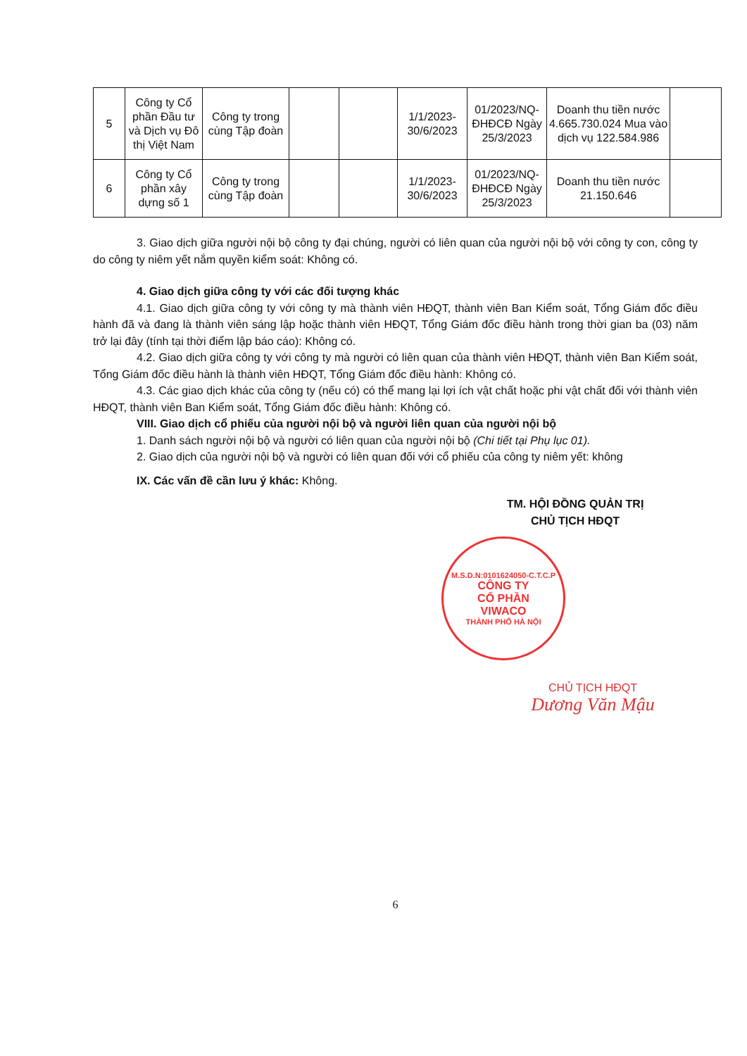| 5 | Công ty Cổ phần Đầu tư và Dịch vụ Đô thị Việt Nam | Công ty trong cùng Tập đoàn | | | 1/1/2023-30/6/2023 | 01/2023/NQ-ĐHĐCĐ Ngày 25/3/2023 | Doanh thu tiền nước 4.665.730.024 Mua vào dịch vụ 122.584.986 | |
| 6 | Công ty Cổ phần xây dựng số 1 | Công ty trong cùng Tập đoàn | | | 1/1/2023-30/6/2023 | 01/2023/NQ-ĐHĐCĐ Ngày 25/3/2023 | Doanh thu tiền nước 21.150.646 | |
3. Giao dịch giữa người nội bộ công ty đại chúng, người có liên quan của người nội bộ với công ty con, công ty do công ty niêm yết nắm quyền kiểm soát: Không có.
4. Giao dịch giữa công ty với các đối tượng khác
4.1. Giao dịch giữa công ty với công ty mà thành viên HĐQT, thành viên Ban Kiểm soát, Tổng Giám đốc điều hành đã và đang là thành viên sáng lập hoặc thành viên HĐQT, Tổng Giám đốc điều hành trong thời gian ba (03) năm trở lại đây (tính tại thời điểm lập báo cáo): Không có.
4.2. Giao dịch giữa công ty với công ty mà người có liên quan của thành viên HĐQT, thành viên Ban Kiểm soát, Tổng Giám đốc điều hành là thành viên HĐQT, Tổng Giám đốc điều hành: Không có.
4.3. Các giao dịch khác của công ty (nếu có) có thể mang lại lợi ích vật chất hoặc phi vật chất đối với thành viên HĐQT, thành viên Ban Kiểm soát, Tổng Giám đốc điều hành: Không có.
VIII. Giao dịch cổ phiếu của người nội bộ và người liên quan của người nội bộ
1. Danh sách người nội bộ và người có liên quan của người nội bộ (Chi tiết tại Phụ lục 01).
2. Giao dịch của người nội bộ và người có liên quan đối với cổ phiếu của công ty niêm yết: không
IX. Các vấn đề cần lưu ý khác: Không.
TM. HỘI ĐỒNG QUẢN TRỊ
CHỦ TỊCH HĐQT
M.S.D.N:0101624050-C.T.C.P
CÔNG TY
CỔ PHẦN
VIWACO
THÀNH PHỐ HÀ NỘI
CHỦ TỊCH HĐQT
Dương Văn Mậu
6